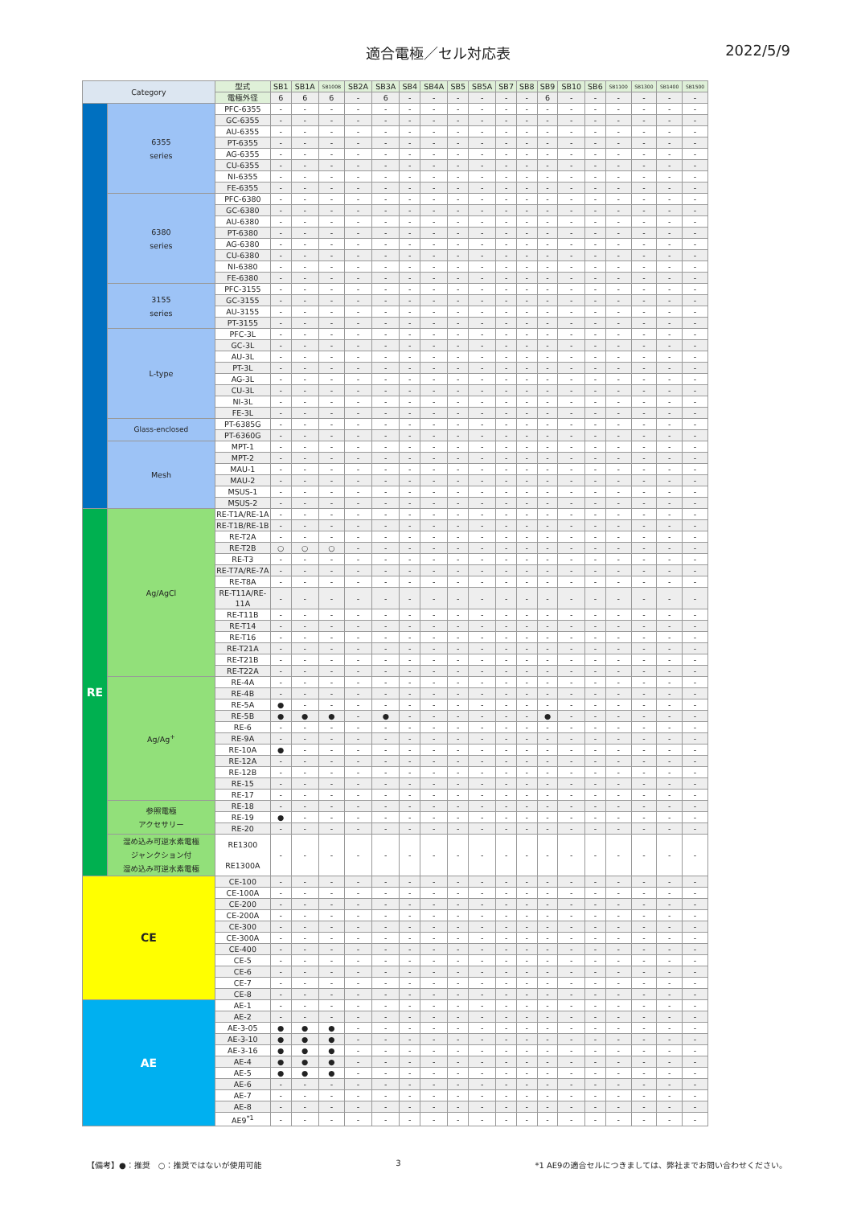適合電極／セル対応表 2022/5/9
| Category | | 型式 | SB1 | SB1A | SB100B | SB2A | SB3A | SB4 | SB4A | SB5 | SB5A | SB7 | SB8 | SB9 | SB10 | SB6 | SB1100 | SB1300 | SB1400 | SB1500 |
| --- | --- | --- | --- | --- | --- | --- | --- | --- | --- | --- | --- | --- | --- | --- | --- | --- | --- | --- | --- | --- |
| | | 電極外径 | 6 | 6 | 6 | - | 6 | - | - | - | - | - | - | 6 | - | - | - | - | - | - |
| | 6355 series | PFC-6355 | - | - | - | - | - | - | - | - | - | - | - | - | - | - | - | - | - | - |
| | | GC-6355 | - | - | - | - | - | - | - | - | - | - | - | - | - | - | - | - | - | - |
| | | AU-6355 | - | - | - | - | - | - | - | - | - | - | - | - | - | - | - | - | - | - |
| | | PT-6355 | - | - | - | - | - | - | - | - | - | - | - | - | - | - | - | - | - | - |
| | | AG-6355 | - | - | - | - | - | - | - | - | - | - | - | - | - | - | - | - | - | - |
| | | CU-6355 | - | - | - | - | - | - | - | - | - | - | - | - | - | - | - | - | - | - |
| | | NI-6355 | - | - | - | - | - | - | - | - | - | - | - | - | - | - | - | - | - | - |
| | | FE-6355 | - | - | - | - | - | - | - | - | - | - | - | - | - | - | - | - | - | - |
| | 6380 series | PFC-6380 | - | - | - | - | - | - | - | - | - | - | - | - | - | - | - | - | - | - |
| | | GC-6380 | - | - | - | - | - | - | - | - | - | - | - | - | - | - | - | - | - | - |
| | | AU-6380 | - | - | - | - | - | - | - | - | - | - | - | - | - | - | - | - | - | - |
| | | PT-6380 | - | - | - | - | - | - | - | - | - | - | - | - | - | - | - | - | - | - |
| | | AG-6380 | - | - | - | - | - | - | - | - | - | - | - | - | - | - | - | - | - | - |
| | | CU-6380 | - | - | - | - | - | - | - | - | - | - | - | - | - | - | - | - | - | - |
| | | NI-6380 | - | - | - | - | - | - | - | - | - | - | - | - | - | - | - | - | - | - |
| | | FE-6380 | - | - | - | - | - | - | - | - | - | - | - | - | - | - | - | - | - | - |
| | 3155 series | PFC-3155 | - | - | - | - | - | - | - | - | - | - | - | - | - | - | - | - | - | - |
| | | GC-3155 | - | - | - | - | - | - | - | - | - | - | - | - | - | - | - | - | - | - |
| | | AU-3155 | - | - | - | - | - | - | - | - | - | - | - | - | - | - | - | - | - | - |
| | | PT-3155 | - | - | - | - | - | - | - | - | - | - | - | - | - | - | - | - | - | - |
| | L-type | PFC-3L | - | - | - | - | - | - | - | - | - | - | - | - | - | - | - | - | - | - |
| | | GC-3L | - | - | - | - | - | - | - | - | - | - | - | - | - | - | - | - | - | - |
| | | AU-3L | - | - | - | - | - | - | - | - | - | - | - | - | - | - | - | - | - | - |
| | | PT-3L | - | - | - | - | - | - | - | - | - | - | - | - | - | - | - | - | - | - |
| | | AG-3L | - | - | - | - | - | - | - | - | - | - | - | - | - | - | - | - | - | - |
| | | CU-3L | - | - | - | - | - | - | - | - | - | - | - | - | - | - | - | - | - | - |
| | | NI-3L | - | - | - | - | - | - | - | - | - | - | - | - | - | - | - | - | - | - |
| | | FE-3L | - | - | - | - | - | - | - | - | - | - | - | - | - | - | - | - | - | - |
| | Glass-enclosed | PT-6385G | - | - | - | - | - | - | - | - | - | - | - | - | - | - | - | - | - | - |
| | | PT-6360G | - | - | - | - | - | - | - | - | - | - | - | - | - | - | - | - | - | - |
| | Mesh | MPT-1 | - | - | - | - | - | - | - | - | - | - | - | - | - | - | - | - | - | - |
| | | MPT-2 | - | - | - | - | - | - | - | - | - | - | - | - | - | - | - | - | - | - |
| | | MAU-1 | - | - | - | - | - | - | - | - | - | - | - | - | - | - | - | - | - | - |
| | | MAU-2 | - | - | - | - | - | - | - | - | - | - | - | - | - | - | - | - | - | - |
| | | MSUS-1 | - | - | - | - | - | - | - | - | - | - | - | - | - | - | - | - | - | - |
| | | MSUS-2 | - | - | - | - | - | - | - | - | - | - | - | - | - | - | - | - | - | - |
| RE | Ag/AgCl | RE-T1A/RE-1A | - | - | - | - | - | - | - | - | - | - | - | - | - | - | - | - | - | - |
| | | RE-T1B/RE-1B | - | - | - | - | - | - | - | - | - | - | - | - | - | - | - | - | - | - |
| | | RE-T2A | - | - | - | - | - | - | - | - | - | - | - | - | - | - | - | - | - | - |
| | | RE-T2B | ○ | ○ | ○ | - | - | - | - | - | - | - | - | - | - | - | - | - | - | - |
| | | RE-T3 | - | - | - | - | - | - | - | - | - | - | - | - | - | - | - | - | - | - |
| | | RE-T7A/RE-7A | - | - | - | - | - | - | - | - | - | - | - | - | - | - | - | - | - | - |
| | | RE-T8A | - | - | - | - | - | - | - | - | - | - | - | - | - | - | - | - | - | - |
| | | RE-T11A/RE-11A | - | - | - | - | - | - | - | - | - | - | - | - | - | - | - | - | - | - |
| | | RE-T11B | - | - | - | - | - | - | - | - | - | - | - | - | - | - | - | - | - | - |
| | | RE-T14 | - | - | - | - | - | - | - | - | - | - | - | - | - | - | - | - | - | - |
| | | RE-T16 | - | - | - | - | - | - | - | - | - | - | - | - | - | - | - | - | - | - |
| | | RE-T21A | - | - | - | - | - | - | - | - | - | - | - | - | - | - | - | - | - | - |
| | | RE-T21B | - | - | - | - | - | - | - | - | - | - | - | - | - | - | - | - | - | - |
| | | RE-T22A | - | - | - | - | - | - | - | - | - | - | - | - | - | - | - | - | - | - |
| | Ag/Ag<sup>+</sup> | RE-4A | - | - | - | - | - | - | - | - | - | - | - | - | - | - | - | - | - | - |
| | | RE-4B | - | - | - | - | - | - | - | - | - | - | - | - | - | - | - | - | - | - |
| | | RE-5A | ● | - | - | - | - | - | - | - | - | - | - | - | - | - | - | - | - | - |
| | | RE-5B | ● | ● | ● | - | ● | - | - | - | - | - | - | ● | - | - | - | - | - | - |
| | | RE-6 | - | - | - | - | - | - | - | - | - | - | - | - | - | - | - | - | - | - |
| | | RE-9A | - | - | - | - | - | - | - | - | - | - | - | - | - | - | - | - | - | - |
| | | RE-10A | ● | - | - | - | - | - | - | - | - | - | - | - | - | - | - | - | - | - |
| | | RE-12A | - | - | - | - | - | - | - | - | - | - | - | - | - | - | - | - | - | - |
| | | RE-12B | - | - | - | - | - | - | - | - | - | - | - | - | - | - | - | - | - | - |
| | | RE-15 | - | - | - | - | - | - | - | - | - | - | - | - | - | - | - | - | - | - |
| | | RE-17 | - | - | - | - | - | - | - | - | - | - | - | - | - | - | - | - | - | - |
| | 参照電極 アクセサリー | RE-18 | - | - | - | - | - | - | - | - | - | - | - | - | - | - | - | - | - | - |
| | | RE-19 | ● | - | - | - | - | - | - | - | - | - | - | - | - | - | - | - | - | - |
| | | RE-20 | - | - | - | - | - | - | - | - | - | - | - | - | - | - | - | - | - | - |
| | 湿め込み可逆水素電極 ジャンクション付 湿め込み可逆水素電極 | RE1300 RE1300A | - | - | - | - | - | - | - | - | - | - | - | - | - | - | - | - | - | - |
| CE | | CE-100 | - | - | - | - | - | - | - | - | - | - | - | - | - | - | - | - | - | - |
| | | CE-100A | - | - | - | - | - | - | - | - | - | - | - | - | - | - | - | - | - | - |
| | | CE-200 | - | - | - | - | - | - | - | - | - | - | - | - | - | - | - | - | - | - |
| | | CE-200A | - | - | - | - | - | - | - | - | - | - | - | - | - | - | - | - | - | - |
| | | CE-300 | - | - | - | - | - | - | - | - | - | - | - | - | - | - | - | - | - | - |
| | | CE-300A | - | - | - | - | - | - | - | - | - | - | - | - | - | - | - | - | - | - |
| | | CE-400 | - | - | - | - | - | - | - | - | - | - | - | - | - | - | - | - | - | - |
| | | CE-5 | - | - | - | - | - | - | - | - | - | - | - | - | - | - | - | - | - | - |
| | | CE-6 | - | - | - | - | - | - | - | - | - | - | - | - | - | - | - | - | - | - |
| | | CE-7 | - | - | - | - | - | - | - | - | - | - | - | - | - | - | - | - | - | - |
| | | CE-8 | - | - | - | - | - | - | - | - | - | - | - | - | - | - | - | - | - | - |
| AE | | AE-1 | - | - | - | - | - | - | - | - | - | - | - | - | - | - | - | - | - | - |
| | | AE-2 | - | - | - | - | - | - | - | - | - | - | - | - | - | - | - | - | - | - |
| | | AE-3-05 | ● | ● | ● | - | - | - | - | - | - | - | - | - | - | - | - | - | - | - |
| | | AE-3-10 | ● | ● | ● | - | - | - | - | - | - | - | - | - | - | - | - | - | - | - |
| | | AE-3-16 | ● | ● | ● | - | - | - | - | - | - | - | - | - | - | - | - | - | - | - |
| | | AE-4 | ● | ● | ● | - | - | - | - | - | - | - | - | - | - | - | - | - | - | - |
| | | AE-5 | ● | ● | ● | - | - | - | - | - | - | - | - | - | - | - | - | - | - | - |
| | | AE-6 | - | - | - | - | - | - | - | - | - | - | - | - | - | - | - | - | - | - |
| | | AE-7 | - | - | - | - | - | - | - | - | - | - | - | - | - | - | - | - | - | - |
| | | AE-8 | - | - | - | - | - | - | - | - | - | - | - | - | - | - | - | - | - | - |
| | | AE9<sup>*1</sup> | - | - | - | - | - | - | - | - | - | - | - | - | - | - | - | - | - | - |
【備考】●：推奨　○：推奨ではないが使用可能 3 *1 AE9の適合セルにつきましては、弊社までお問い合わせください。